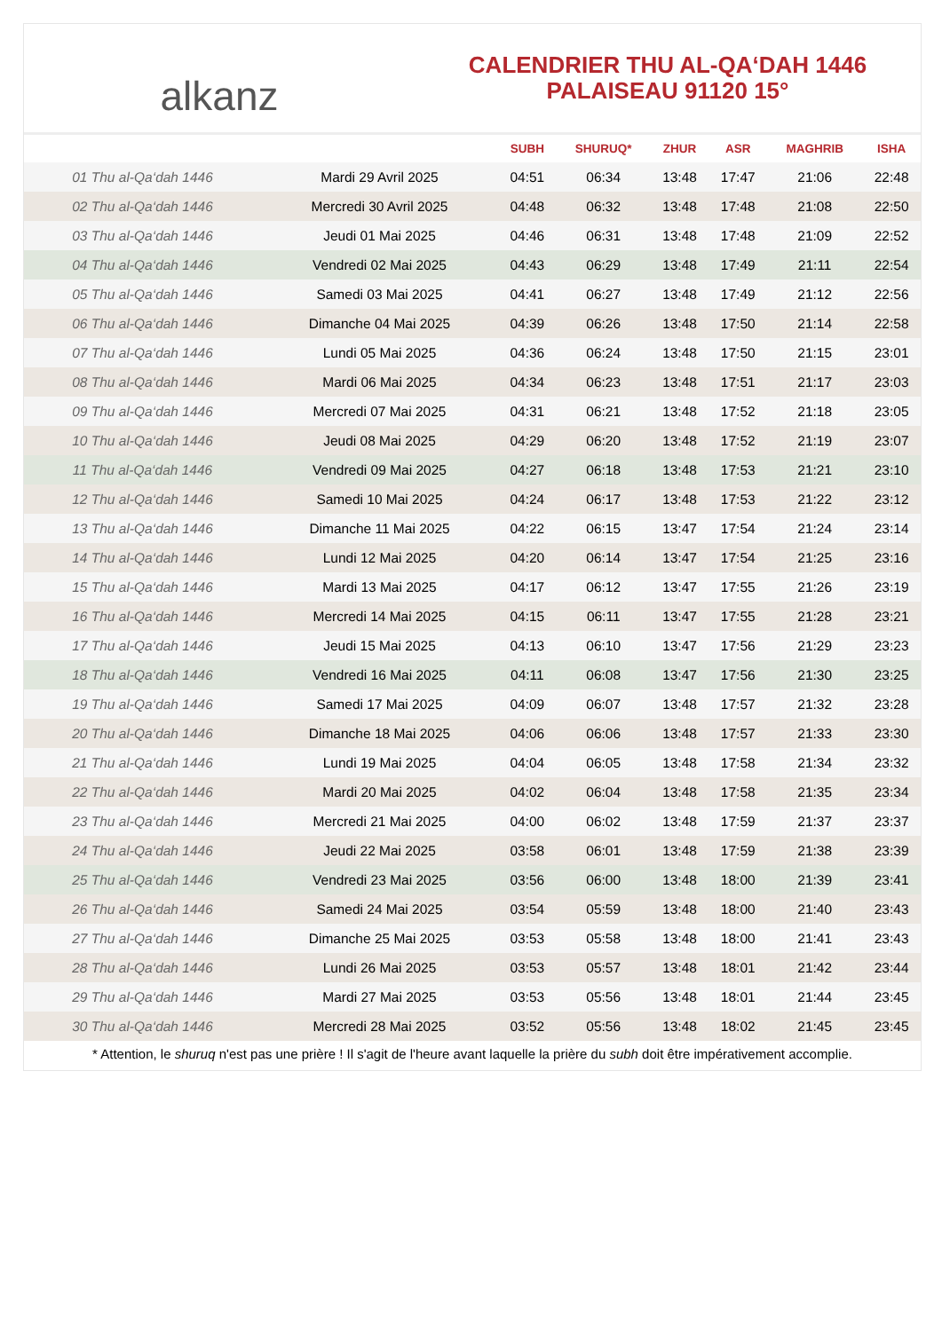alkanz
CALENDRIER THU AL-QA‘DAH 1446
PALAISEAU 91120 15°
| | | SUBH | SHURUQ* | ZHUR | ASR | MAGHRIB | ISHA |
| --- | --- | --- | --- | --- | --- | --- | --- |
| 01 Thu al-Qa‘dah 1446 | Mardi 29 Avril 2025 | 04:51 | 06:34 | 13:48 | 17:47 | 21:06 | 22:48 |
| 02 Thu al-Qa‘dah 1446 | Mercredi 30 Avril 2025 | 04:48 | 06:32 | 13:48 | 17:48 | 21:08 | 22:50 |
| 03 Thu al-Qa‘dah 1446 | Jeudi 01 Mai 2025 | 04:46 | 06:31 | 13:48 | 17:48 | 21:09 | 22:52 |
| 04 Thu al-Qa‘dah 1446 | Vendredi 02 Mai 2025 | 04:43 | 06:29 | 13:48 | 17:49 | 21:11 | 22:54 |
| 05 Thu al-Qa‘dah 1446 | Samedi 03 Mai 2025 | 04:41 | 06:27 | 13:48 | 17:49 | 21:12 | 22:56 |
| 06 Thu al-Qa‘dah 1446 | Dimanche 04 Mai 2025 | 04:39 | 06:26 | 13:48 | 17:50 | 21:14 | 22:58 |
| 07 Thu al-Qa‘dah 1446 | Lundi 05 Mai 2025 | 04:36 | 06:24 | 13:48 | 17:50 | 21:15 | 23:01 |
| 08 Thu al-Qa‘dah 1446 | Mardi 06 Mai 2025 | 04:34 | 06:23 | 13:48 | 17:51 | 21:17 | 23:03 |
| 09 Thu al-Qa‘dah 1446 | Mercredi 07 Mai 2025 | 04:31 | 06:21 | 13:48 | 17:52 | 21:18 | 23:05 |
| 10 Thu al-Qa‘dah 1446 | Jeudi 08 Mai 2025 | 04:29 | 06:20 | 13:48 | 17:52 | 21:19 | 23:07 |
| 11 Thu al-Qa‘dah 1446 | Vendredi 09 Mai 2025 | 04:27 | 06:18 | 13:48 | 17:53 | 21:21 | 23:10 |
| 12 Thu al-Qa‘dah 1446 | Samedi 10 Mai 2025 | 04:24 | 06:17 | 13:48 | 17:53 | 21:22 | 23:12 |
| 13 Thu al-Qa‘dah 1446 | Dimanche 11 Mai 2025 | 04:22 | 06:15 | 13:47 | 17:54 | 21:24 | 23:14 |
| 14 Thu al-Qa‘dah 1446 | Lundi 12 Mai 2025 | 04:20 | 06:14 | 13:47 | 17:54 | 21:25 | 23:16 |
| 15 Thu al-Qa‘dah 1446 | Mardi 13 Mai 2025 | 04:17 | 06:12 | 13:47 | 17:55 | 21:26 | 23:19 |
| 16 Thu al-Qa‘dah 1446 | Mercredi 14 Mai 2025 | 04:15 | 06:11 | 13:47 | 17:55 | 21:28 | 23:21 |
| 17 Thu al-Qa‘dah 1446 | Jeudi 15 Mai 2025 | 04:13 | 06:10 | 13:47 | 17:56 | 21:29 | 23:23 |
| 18 Thu al-Qa‘dah 1446 | Vendredi 16 Mai 2025 | 04:11 | 06:08 | 13:47 | 17:56 | 21:30 | 23:25 |
| 19 Thu al-Qa‘dah 1446 | Samedi 17 Mai 2025 | 04:09 | 06:07 | 13:48 | 17:57 | 21:32 | 23:28 |
| 20 Thu al-Qa‘dah 1446 | Dimanche 18 Mai 2025 | 04:06 | 06:06 | 13:48 | 17:57 | 21:33 | 23:30 |
| 21 Thu al-Qa‘dah 1446 | Lundi 19 Mai 2025 | 04:04 | 06:05 | 13:48 | 17:58 | 21:34 | 23:32 |
| 22 Thu al-Qa‘dah 1446 | Mardi 20 Mai 2025 | 04:02 | 06:04 | 13:48 | 17:58 | 21:35 | 23:34 |
| 23 Thu al-Qa‘dah 1446 | Mercredi 21 Mai 2025 | 04:00 | 06:02 | 13:48 | 17:59 | 21:37 | 23:37 |
| 24 Thu al-Qa‘dah 1446 | Jeudi 22 Mai 2025 | 03:58 | 06:01 | 13:48 | 17:59 | 21:38 | 23:39 |
| 25 Thu al-Qa‘dah 1446 | Vendredi 23 Mai 2025 | 03:56 | 06:00 | 13:48 | 18:00 | 21:39 | 23:41 |
| 26 Thu al-Qa‘dah 1446 | Samedi 24 Mai 2025 | 03:54 | 05:59 | 13:48 | 18:00 | 21:40 | 23:43 |
| 27 Thu al-Qa‘dah 1446 | Dimanche 25 Mai 2025 | 03:53 | 05:58 | 13:48 | 18:00 | 21:41 | 23:43 |
| 28 Thu al-Qa‘dah 1446 | Lundi 26 Mai 2025 | 03:53 | 05:57 | 13:48 | 18:01 | 21:42 | 23:44 |
| 29 Thu al-Qa‘dah 1446 | Mardi 27 Mai 2025 | 03:53 | 05:56 | 13:48 | 18:01 | 21:44 | 23:45 |
| 30 Thu al-Qa‘dah 1446 | Mercredi 28 Mai 2025 | 03:52 | 05:56 | 13:48 | 18:02 | 21:45 | 23:45 |
* Attention, le shuruq n'est pas une prière ! Il s'agit de l'heure avant laquelle la prière du subh doit être impérativement accomplie.